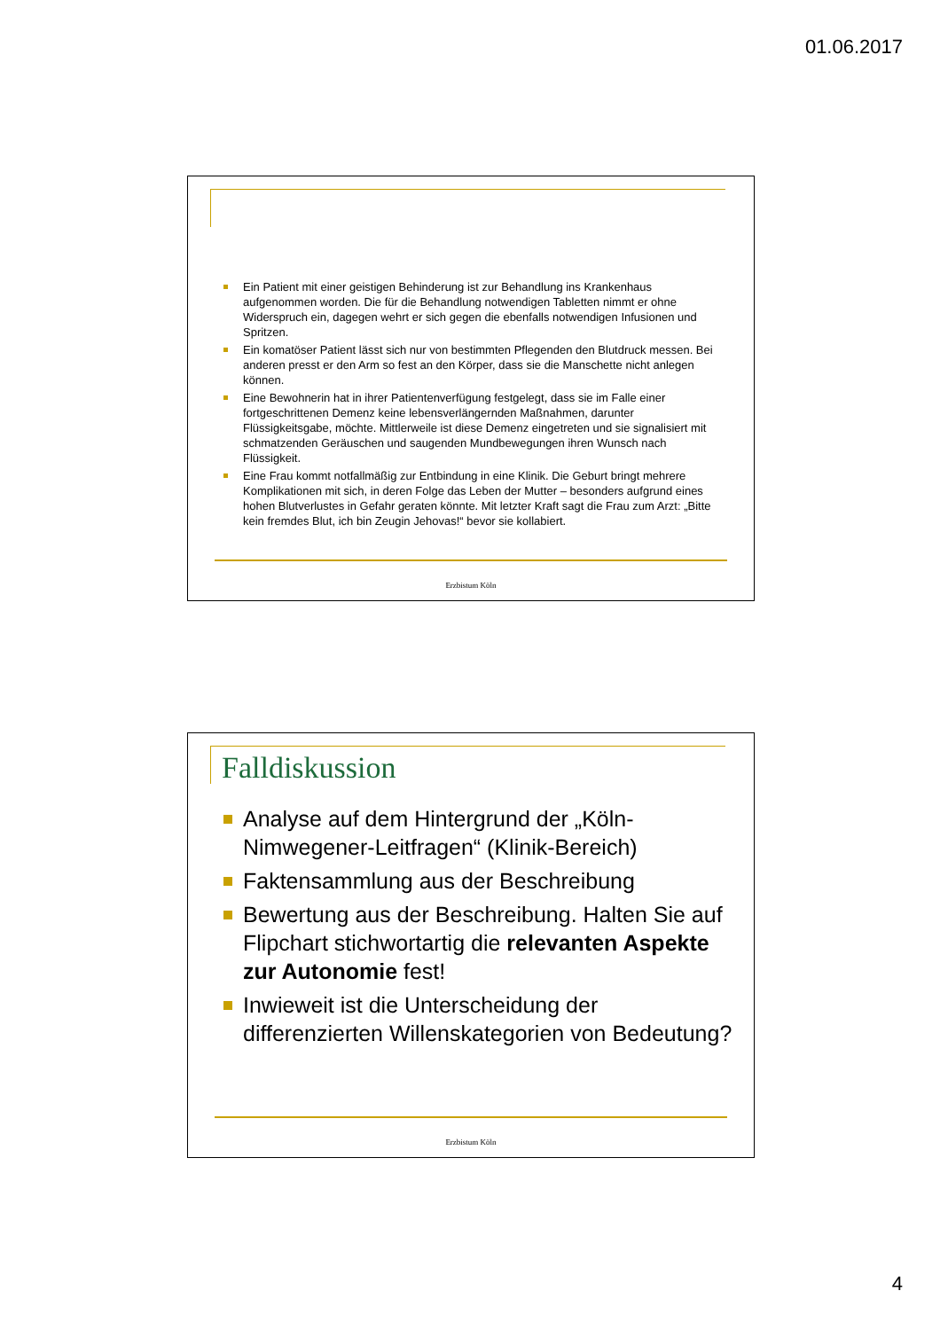01.06.2017
Ein Patient mit einer geistigen Behinderung ist zur Behandlung ins Krankenhaus aufgenommen worden. Die für die Behandlung notwendigen Tabletten nimmt er ohne Widerspruch ein, dagegen wehrt er sich gegen die ebenfalls notwendigen Infusionen und Spritzen.
Ein komatöser Patient lässt sich nur von bestimmten Pflegenden den Blutdruck messen. Bei anderen presst er den Arm so fest an den Körper, dass sie die Manschette nicht anlegen können.
Eine Bewohnerin hat in ihrer Patientenverfügung festgelegt, dass sie im Falle einer fortgeschrittenen Demenz keine lebensverlängernden Maßnahmen, darunter Flüssigkeitsgabe, möchte. Mittlerweile ist diese Demenz eingetreten und sie signalisiert mit schmatzenden Geräuschen und saugenden Mundbewegungen ihren Wunsch nach Flüssigkeit.
Eine Frau kommt notfallmäßig zur Entbindung in eine Klinik. Die Geburt bringt mehrere Komplikationen mit sich, in deren Folge das Leben der Mutter – besonders aufgrund eines hohen Blutverlustes in Gefahr geraten könnte. Mit letzter Kraft sagt die Frau zum Arzt: „Bitte kein fremdes Blut, ich bin Zeugin Jehovas!“ bevor sie kollabiert.
Erzbistum Köln
Falldiskussion
Analyse auf dem Hintergrund der „Köln-Nimwegener-Leitfragen“ (Klinik-Bereich)
Faktensammlung aus der Beschreibung
Bewertung aus der Beschreibung. Halten Sie auf Flipchart stichwortartig die relevanten Aspekte zur Autonomie fest!
Inwieweit ist die Unterscheidung der differenzierten Willenskategorien von Bedeutung?
Erzbistum Köln
4